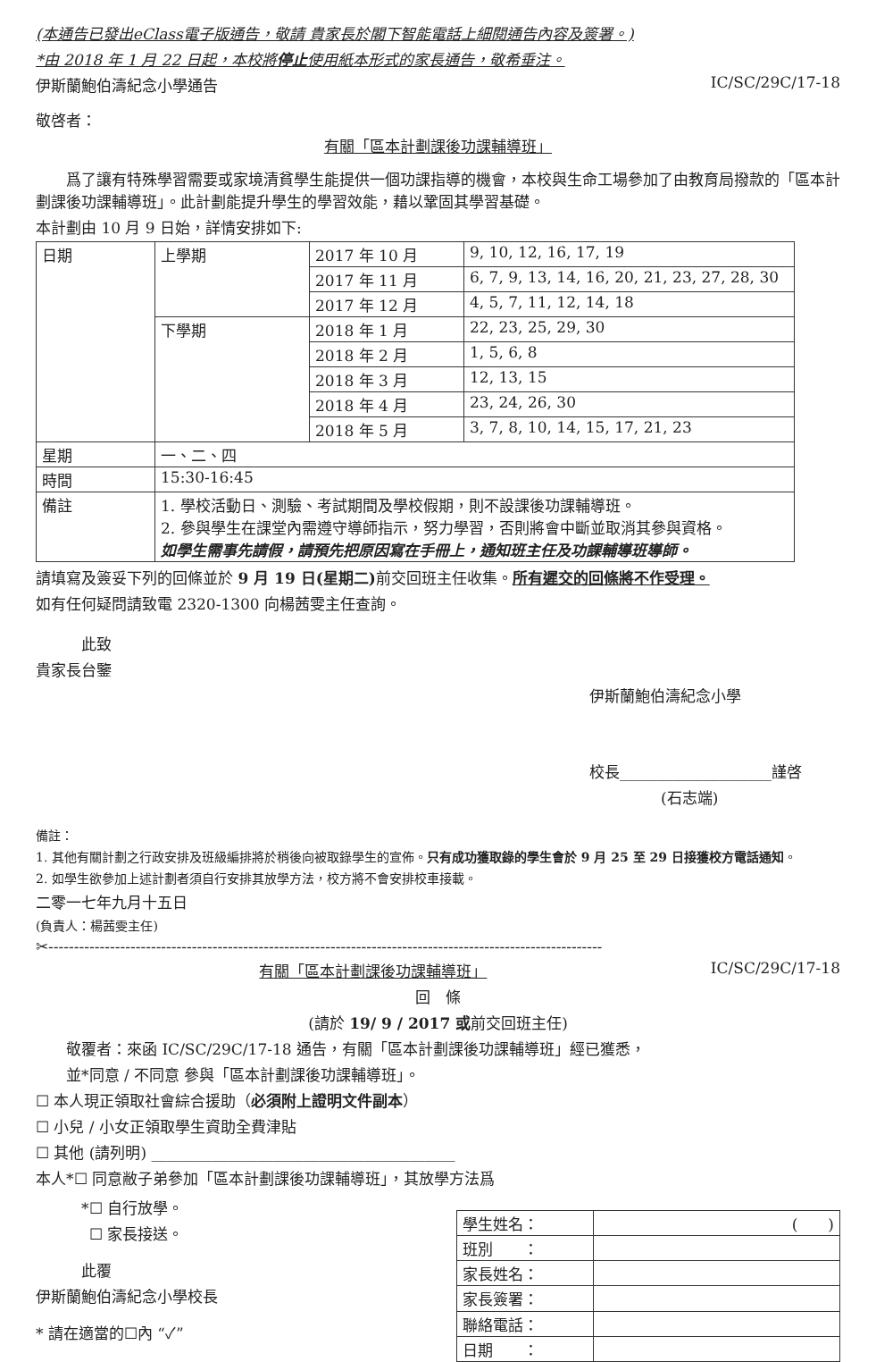(本通告已發出eClass電子版通告，敬請 貴家長於閣下智能電話上細閱通告內容及簽署。)
*由 2018 年 1 月 22 日起，本校將停止使用紙本形式的家長通告，敬希垂注。
伊斯蘭鮑伯濤紀念小學通告 IC/SC/29C/17-18
敬啓者：
有關「區本計劃課後功課輔導班」
爲了讓有特殊學習需要或家境清貧學生能提供一個功課指導的機會，本校與生命工場參加了由教育局撥款的「區本計劃課後功課輔導班」。此計劃能提升學生的學習效能，藉以鞏固其學習基礎。
本計劃由 10 月 9 日始，詳情安排如下:
| 日期 | 上學期 | 2017 年 10 月 | 9, 10, 12, 16, 17, 19 |
| | | 2017 年 11 月 | 6, 7, 9, 13, 14, 16, 20, 21, 23, 27, 28, 30 |
| | | 2017 年 12 月 | 4, 5, 7, 11, 12, 14, 18 |
| | 下學期 | 2018 年 1 月 | 22, 23, 25, 29, 30 |
| | | 2018 年 2 月 | 1, 5, 6, 8 |
| | | 2018 年 3 月 | 12, 13, 15 |
| | | 2018 年 4 月 | 23, 24, 26, 30 |
| | | 2018 年 5 月 | 3, 7, 8, 10, 14, 15, 17, 21, 23 |
| 星期 | 一、二、四 | | |
| 時間 | 15:30-16:45 | | |
| 備註 | 1. 學校活動日、測驗、考試期間及學校假期，則不設課後功課輔導班。 2. 參與學生在課堂內需遵守導師指示，努力學習，否則將會中斷並取消其參與資格。 如學生需事先請假，請預先把原因寫在手冊上，通知班主任及功課輔導班導師。 | | |
請填寫及簽妥下列的回條並於 9 月 19 日(星期二) 前交回班主任收集。所有遲交的回條將不作受理。
如有任何疑問請致電 2320-1300 向楊茜雯主任查詢。
此致
貴家長台鑒
伊斯蘭鮑伯濤紀念小學
校長____________________謹啓
(石志端)
備註：
1. 其他有關計劃之行政安排及班級編排將於稍後向被取錄學生的宣佈。只有成功獲取錄的學生會於 9 月 25 至 29 日接獲校方電話通知。
2. 如學生欲參加上述計劃者須自行安排其放學方法，校方將不會安排校車接載。
二零一七年九月十五日
(負責人：楊茜雯主任)
✂------------------------------------------------------------------------------------------------------------
有關「區本計劃課後功課輔導班」 IC/SC/29C/17-18
回　條
(請於 19/ 9 / 2017 或前交回班主任)
敬覆者：來函 IC/SC/29C/17-18 通告，有關「區本計劃課後功課輔導班」經已獲悉，
並*同意 / 不同意 參與「區本計劃課後功課輔導班」。
☐ 本人現正領取社會綜合援助（必須附上證明文件副本）
☐ 小兒 / 小女正領取學生資助全費津貼
☐ 其他 (請列明) ________________________________________
本人*☐ 同意敝子弟參加「區本計劃課後功課輔導班」，其放學方法爲
*☐ 自行放學。
☐ 家長接送。
此覆
伊斯蘭鮑伯濤紀念小學校長
* 請在適當的☐內 “✓”
| 學生姓名： | ( ) |
| 班別 ： | |
| 家長姓名： | |
| 家長簽署： | |
| 聯絡電話： | |
| 日期 ： | |